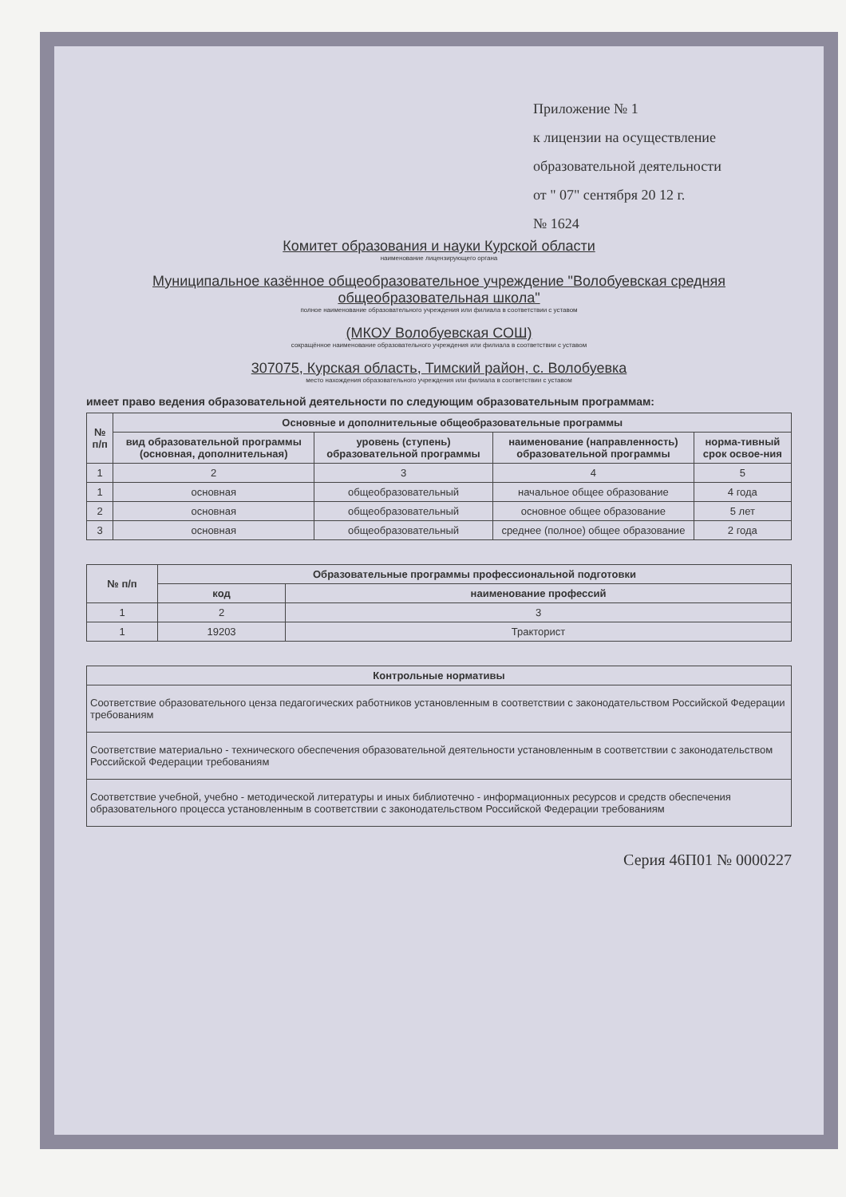Приложение № 1
к лицензии на осуществление
образовательной деятельности
от " 07" сентября 20 12 г.
№ 1624
Комитет образования и науки Курской области
наименование лицензирующего органа
Муниципальное казённое общеобразовательное учреждение "Волобуевская средняя общеобразовательная школа"
полное наименование образовательного учреждения или филиала в соответствии с уставом
(МКОУ Волобуевская СОШ)
сокращённое наименование образовательного учреждения или филиала в соответствии с уставом
307075, Курская область, Тимский район, с. Волобуевка
место нахождения образовательного учреждения или филиала в соответствии с уставом
имеет право ведения образовательной деятельности по следующим образовательным программам:
| № п/п | Основные и дополнительные общеобразовательные программы | | | |
| --- | --- | --- | --- | --- |
| | вид образовательной программы (основная, дополнительная) | уровень (ступень) образовательной программы | наименование (направленность) образовательной программы | норма-тивный срок освое-ния |
| 1 | 2 | 3 | 4 | 5 |
| 1 | основная | общеобразовательный | начальное общее образование | 4 года |
| 2 | основная | общеобразовательный | основное общее образование | 5 лет |
| 3 | основная | общеобразовательный | среднее (полное) общее образование | 2 года |
| № п/п | Образовательные программы профессиональной подготовки | |
| --- | --- | --- |
| | код | наименование профессий |
| 1 | 2 | 3 |
| 1 | 19203 | Тракторист |
| Контрольные нормативы |
| --- |
| Соответствие образовательного ценза педагогических работников установленным в соответствии с законодательством Российской Федерации требованиям |
| Соответствие материально - технического обеспечения образовательной деятельности установленным в соответствии с законодательством Российской Федерации требованиям |
| Соответствие учебной, учебно - методической литературы и иных библиотечно - информационных ресурсов и средств обеспечения образовательного процесса установленным в соответствии с законодательством Российской Федерации требованиям |
Серия 46П01 № 0000227